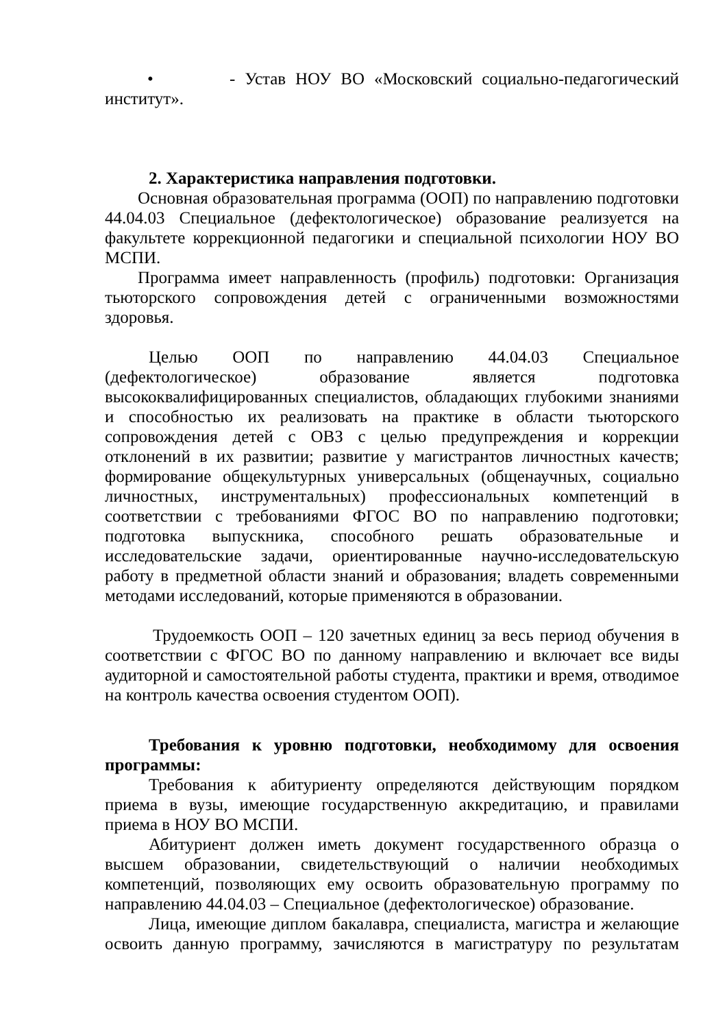• - Устав НОУ ВО «Московский социально-педагогический институт».
2. Характеристика направления подготовки.
Основная образовательная программа (ООП) по направлению подготовки 44.04.03 Специальное (дефектологическое) образование реализуется на факультете коррекционной педагогики и специальной психологии НОУ ВО МСПИ.
Программа имеет направленность (профиль) подготовки: Организация тьюторского сопровождения детей с ограниченными возможностями здоровья.
Целью ООП по направлению 44.04.03 Специальное (дефектологическое) образование является подготовка высококвалифицированных специалистов, обладающих глубокими знаниями и способностью их реализовать на практике в области тьюторского сопровождения детей с ОВЗ с целью предупреждения и коррекции отклонений в их развитии; развитие у магистрантов личностных качеств; формирование общекультурных универсальных (общенаучных, социально личностных, инструментальных) профессиональных компетенций в соответствии с требованиями ФГОС ВО по направлению подготовки; подготовка выпускника, способного решать образовательные и исследовательские задачи, ориентированные научно-исследовательскую работу в предметной области знаний и образования; владеть современными методами исследований, которые применяются в образовании.
Трудоемкость ООП – 120 зачетных единиц за весь период обучения в соответствии с ФГОС ВО по данному направлению и включает все виды аудиторной и самостоятельной работы студента, практики и время, отводимое на контроль качества освоения студентом ООП).
Требования к уровню подготовки, необходимому для освоения программы:
Требования к абитуриенту определяются действующим порядком приема в вузы, имеющие государственную аккредитацию, и правилами приема в НОУ ВО МСПИ.
Абитуриент должен иметь документ государственного образца о высшем образовании, свидетельствующий о наличии необходимых компетенций, позволяющих ему освоить образовательную программу по направлению 44.04.03 – Специальное (дефектологическое) образование.
Лица, имеющие диплом бакалавра, специалиста, магистра и желающие освоить данную программу, зачисляются в магистратуру по результатам